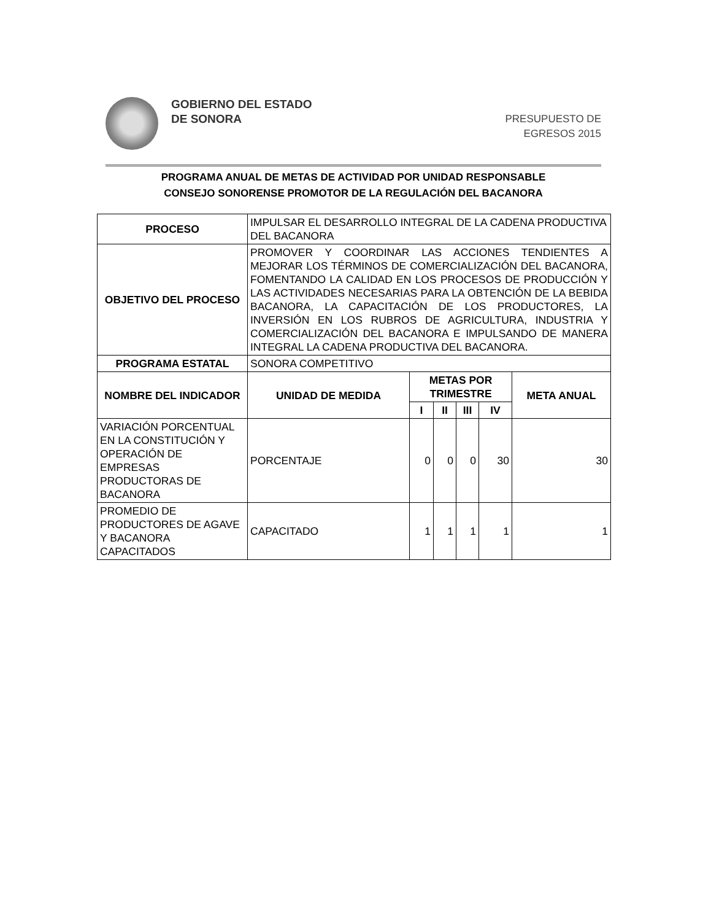GOBIERNO DEL ESTADO
DE SONORA
PRESUPUESTO DE
EGRESOS 2015
PROGRAMA ANUAL DE METAS DE ACTIVIDAD POR UNIDAD RESPONSABLE
CONSEJO SONORENSE PROMOTOR DE LA REGULACIÓN DEL BACANORA
| PROCESO | IMPULSAR EL DESARROLLO INTEGRAL DE LA CADENA PRODUCTIVA DEL BACANORA | | | | | |
| OBJETIVO DEL PROCESO | PROMOVER Y COORDINAR LAS ACCIONES TENDIENTES A MEJORAR LOS TÉRMINOS DE COMERCIALIZACIÓN DEL BACANORA, FOMENTANDO LA CALIDAD EN LOS PROCESOS DE PRODUCCIÓN Y LAS ACTIVIDADES NECESARIAS PARA LA OBTENCIÓN DE LA BEBIDA BACANORA, LA CAPACITACIÓN DE LOS PRODUCTORES, LA INVERSIÓN EN LOS RUBROS DE AGRICULTURA, INDUSTRIA Y COMERCIALIZACIÓN DEL BACANORA E IMPULSANDO DE MANERA INTEGRAL LA CADENA PRODUCTIVA DEL BACANORA. | | | | | |
| PROGRAMA ESTATAL | SONORA COMPETITIVO | | | | | |
| NOMBRE DEL INDICADOR | UNIDAD DE MEDIDA | METAS POR TRIMESTRE | | | | META ANUAL |
| | | I | II | III | IV | |
| VARIACIÓN PORCENTUAL EN LA CONSTITUCIÓN Y OPERACIÓN DE EMPRESAS PRODUCTORAS DE BACANORA | PORCENTAJE | 0 | 0 | 0 | 30 | 30 |
| PROMEDIO DE PRODUCTORES DE AGAVE Y BACANORA CAPACITADOS | CAPACITADO | 1 | 1 | 1 | 1 | 1 |